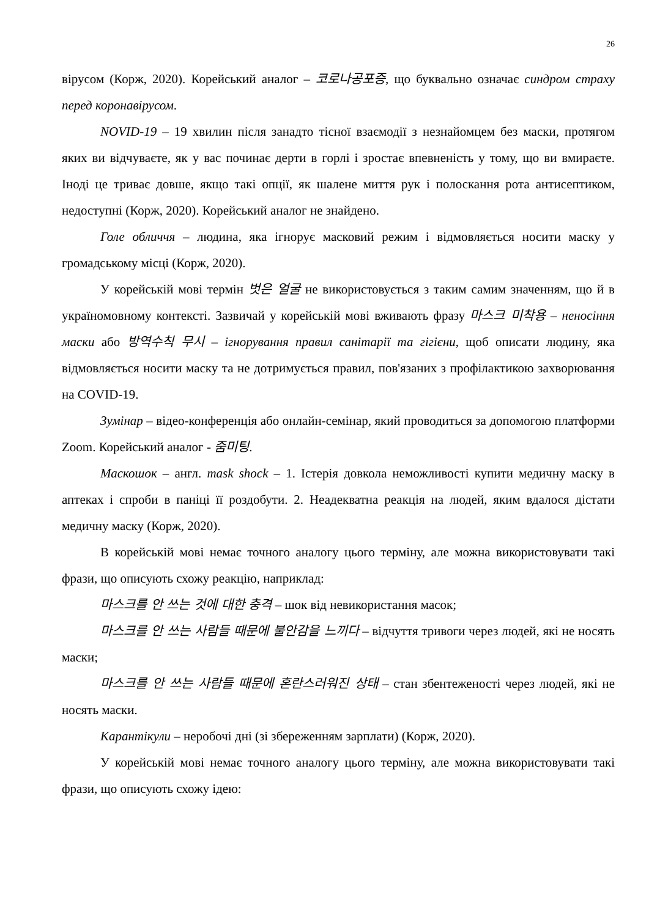26
вірусом (Корж, 2020). Корейський аналог – 코로나공포증, що буквально означає синдром страху перед коронавірусом.
NOVID-19 – 19 хвилин після занадто тісної взаємодії з незнайомцем без маски, протягом яких ви відчуваєте, як у вас починає дерти в горлі і зростає впевненість у тому, що ви вмираєте. Іноді це триває довше, якщо такі опції, як шалене миття рук і полоскання рота антисептиком, недоступні (Корж, 2020). Корейський аналог не знайдено.
Голе обличчя – людина, яка ігнорує масковий режим і відмовляється носити маску у громадському місці (Корж, 2020).
У корейській мові термін 벗은 얼굴 не використовується з таким самим значенням, що й в україномовному контексті. Зазвичай у корейській мові вживають фразу 마스크 미착용 – неносіння маски або 방역수칙 무시 – ігнорування правил санітарії та гігієни, щоб описати людину, яка відмовляється носити маску та не дотримується правил, пов'язаних з профілактикою захворювання на COVID-19.
Зумінар – відео-конференція або онлайн-семінар, який проводиться за допомогою платформи Zoom. Корейський аналог - 줌미팅.
Маскошок – англ. mask shock – 1. Істерія довкола неможливості купити медичну маску в аптеках і спроби в паніці її роздобути. 2. Неадекватна реакція на людей, яким вдалося дістати медичну маску (Корж, 2020).
В корейській мові немає точного аналогу цього терміну, але можна використовувати такі фрази, що описують схожу реакцію, наприклад:
마스크를 안 쓰는 것에 대한 충격 – шок від невикористання масок;
마스크를 안 쓰는 사람들 때문에 불안감을 느끼다 – відчуття тривоги через людей, які не носять маски;
마스크를 안 쓰는 사람들 때문에 혼란스러워진 상태 – стан збентеженості через людей, які не носять маски.
Карантікули – неробочі дні (зі збереженням зарплати) (Корж, 2020).
У корейській мові немає точного аналогу цього терміну, але можна використовувати такі фрази, що описують схожу ідею: